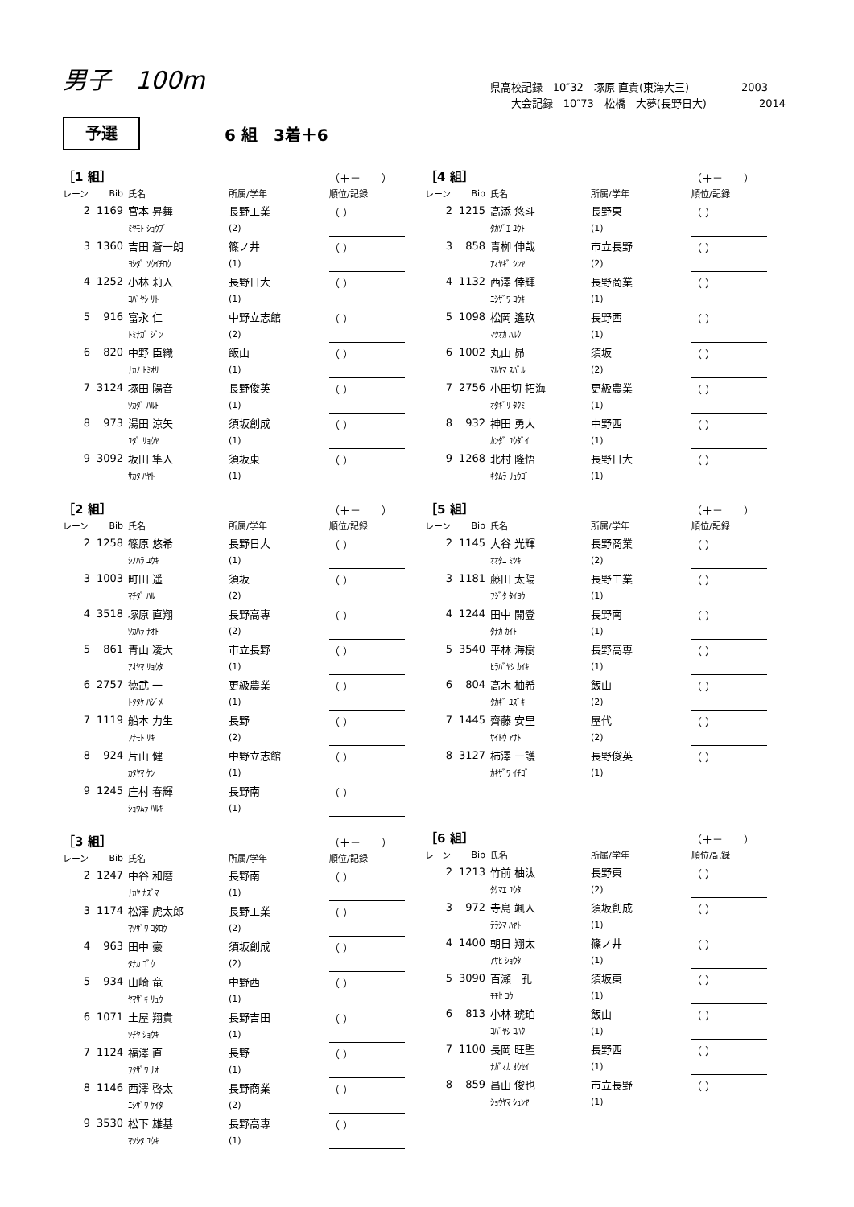男子　100m
県高校記録　10″32　塚原 直貴(東海大三)　　　　　2003
　　大会記録　10″73　松橋　大夢(長野日大)　　　　　2014
予選
6 組　3着＋6
| ［1 組］ | | | | （＋－ ） |
| レーン | Bib | 氏名 | 所属/学年 | 順位/記録 |
| 2 | 1169 | 宮本 昇舞 | 長野工業 | （ ） |
| | | ﾐﾔﾓﾄ ｼｮｳﾌﾞ | (2) | |
| 3 | 1360 | 吉田 蒼一朗 | 篠ノ井 | （ ） |
| | | ﾖｼﾀﾞ ｿｳｲﾁﾛｳ | (1) | |
| 4 | 1252 | 小林 莉人 | 長野日大 | （ ） |
| | | ｺﾊﾞﾔｼ ﾘﾄ | (1) | |
| 5 | 916 | 富永 仁 | 中野立志館 | （ ） |
| | | ﾄﾐﾅｶﾞ ｼﾞﾝ | (2) | |
| 6 | 820 | 中野 臣織 | 飯山 | （ ） |
| | | ﾅｶﾉ ﾄﾐｵﾘ | (1) | |
| 7 | 3124 | 塚田 陽音 | 長野俊英 | （ ） |
| | | ﾂｶﾀﾞ ﾊﾙﾄ | (1) | |
| 8 | 973 | 湯田 涼矢 | 須坂創成 | （ ） |
| | | ﾕﾀﾞ ﾘｮｳﾔ | (1) | |
| 9 | 3092 | 坂田 隼人 | 須坂東 | （ ） |
| | | ｻｶﾀ ﾊﾔﾄ | (1) | |
| ［2 組］ | | | | （＋－ ） |
| レーン | Bib | 氏名 | 所属/学年 | 順位/記録 |
| 2 | 1258 | 篠原 悠希 | 長野日大 | （ ） |
| | | ｼﾉﾊﾗ ﾕｳｷ | (1) | |
| 3 | 1003 | 町田 遥 | 須坂 | （ ） |
| | | ﾏﾁﾀﾞ ﾊﾙ | (2) | |
| 4 | 3518 | 塚原 直翔 | 長野高専 | （ ） |
| | | ﾂｶﾊﾗ ﾅｵﾄ | (2) | |
| 5 | 861 | 青山 凌大 | 市立長野 | （ ） |
| | | ｱｵﾔﾏ ﾘｮｳﾀ | (1) | |
| 6 | 2757 | 徳武 一 | 更級農業 | （ ） |
| | | ﾄｸﾀｹ ﾊｼﾞﾒ | (1) | |
| 7 | 1119 | 船本 力生 | 長野 | （ ） |
| | | ﾌﾅﾓﾄ ﾘｷ | (2) | |
| 8 | 924 | 片山 健 | 中野立志館 | （ ） |
| | | ｶﾀﾔﾏ ｹﾝ | (1) | |
| 9 | 1245 | 庄村 春輝 | 長野南 | （ ） |
| | | ｼｮｳﾑﾗ ﾊﾙｷ | (1) | |
| ［3 組］ | | | | （＋－ ） |
| レーン | Bib | 氏名 | 所属/学年 | 順位/記録 |
| 2 | 1247 | 中谷 和磨 | 長野南 | （ ） |
| | | ﾅｶﾔ ｶｽﾞﾏ | (1) | |
| 3 | 1174 | 松澤 虎太郎 | 長野工業 | （ ） |
| | | ﾏﾂｻﾞﾜ ｺﾀﾛｳ | (2) | |
| 4 | 963 | 田中 豪 | 須坂創成 | （ ） |
| | | ﾀﾅｶ ｺﾞｳ | (2) | |
| 5 | 934 | 山崎 竜 | 中野西 | （ ） |
| | | ﾔﾏｻﾞｷ ﾘｭｳ | (1) | |
| 6 | 1071 | 土屋 翔貴 | 長野吉田 | （ ） |
| | | ﾂﾁﾔ ｼｮｳｷ | (1) | |
| 7 | 1124 | 福澤 直 | 長野 | （ ） |
| | | ﾌｸｻﾞﾜ ﾅｵ | (1) | |
| 8 | 1146 | 西澤 啓太 | 長野商業 | （ ） |
| | | ﾆｼｻﾞﾜ ｹｲﾀ | (2) | |
| 9 | 3530 | 松下 雄基 | 長野高専 | （ ） |
| | | ﾏﾂｼﾀ ﾕｳｷ | (1) | |
| ［4 組］ | | | | （＋－ ） |
| レーン | Bib | 氏名 | 所属/学年 | 順位/記録 |
| 2 | 1215 | 高添 悠斗 | 長野東 | （ ） |
| | | ﾀｶｿﾞｴ ﾕｳﾄ | (1) | |
| 3 | 858 | 青栁 伸哉 | 市立長野 | （ ） |
| | | ｱｵﾔｷﾞ ｼﾝﾔ | (2) | |
| 4 | 1132 | 西澤 倖輝 | 長野商業 | （ ） |
| | | ﾆｼｻﾞﾜ ｺｳｷ | (1) | |
| 5 | 1098 | 松岡 遙玖 | 長野西 | （ ） |
| | | ﾏﾂｵｶ ﾊﾙｸ | (1) | |
| 6 | 1002 | 丸山 昴 | 須坂 | （ ） |
| | | ﾏﾙﾔﾏ ｽﾊﾞﾙ | (2) | |
| 7 | 2756 | 小田切 拓海 | 更級農業 | （ ） |
| | | ｵﾀｷﾞﾘ ﾀｸﾐ | (1) | |
| 8 | 932 | 神田 勇大 | 中野西 | （ ） |
| | | ｶﾝﾀﾞ ﾕｳﾀﾞｲ | (1) | |
| 9 | 1268 | 北村 隆悟 | 長野日大 | （ ） |
| | | ｷﾀﾑﾗ ﾘｭｳｺﾞ | (1) | |
| ［5 組］ | | | | （＋－ ） |
| レーン | Bib | 氏名 | 所属/学年 | 順位/記録 |
| 2 | 1145 | 大谷 光輝 | 長野商業 | （ ） |
| | | ｵｵﾀﾆ ﾐﾂｷ | (2) | |
| 3 | 1181 | 藤田 太陽 | 長野工業 | （ ） |
| | | ﾌｼﾞﾀ ﾀｲﾖｳ | (1) | |
| 4 | 1244 | 田中 開登 | 長野南 | （ ） |
| | | ﾀﾅｶ ｶｲﾄ | (1) | |
| 5 | 3540 | 平林 海樹 | 長野高専 | （ ） |
| | | ﾋﾗﾊﾞﾔｼ ｶｲｷ | (1) | |
| 6 | 804 | 高木 柚希 | 飯山 | （ ） |
| | | ﾀｶｷﾞ ﾕｽﾞｷ | (2) | |
| 7 | 1445 | 齊藤 安里 | 屋代 | （ ） |
| | | ｻｲﾄｳ ｱｻﾄ | (2) | |
| 8 | 3127 | 柿澤 一護 | 長野俊英 | （ ） |
| | | ｶｷｻﾞﾜ ｲﾁｺﾞ | (1) | |
| ［6 組］ | | | | （＋－ ） |
| レーン | Bib | 氏名 | 所属/学年 | 順位/記録 |
| 2 | 1213 | 竹前 柚汰 | 長野東 | （ ） |
| | | ﾀｹﾏｴ ﾕｳﾀ | (2) | |
| 3 | 972 | 寺島 颯人 | 須坂創成 | （ ） |
| | | ﾃﾗｼﾏ ﾊﾔﾄ | (1) | |
| 4 | 1400 | 朝日 翔太 | 篠ノ井 | （ ） |
| | | ｱｻﾋ ｼｮｳﾀ | (1) | |
| 5 | 3090 | 百瀬 孔 | 須坂東 | （ ） |
| | | ﾓﾓｾ ｺｳ | (1) | |
| 6 | 813 | 小林 琥珀 | 飯山 | （ ） |
| | | ｺﾊﾞﾔｼ ｺﾊｸ | (1) | |
| 7 | 1100 | 長岡 旺聖 | 長野西 | （ ） |
| | | ﾅｶﾞｵｶ ｵｳｾｲ | (1) | |
| 8 | 859 | 昌山 俊也 | 市立長野 | （ ） |
| | | ｼｮｳﾔﾏ ｼｭﾝﾔ | (1) | |